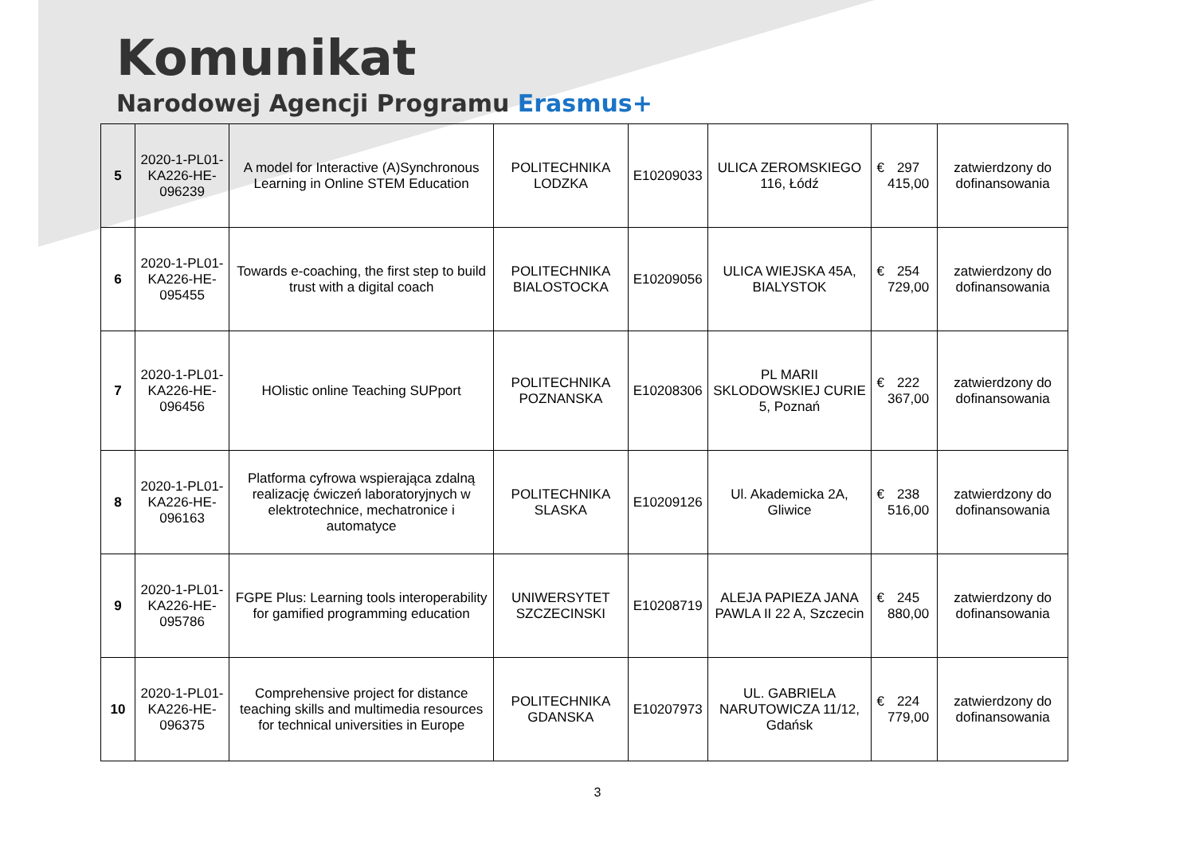Komunikat
Narodowej Agencji Programu Erasmus+
| 5 | 2020-1-PL01-KA226-HE-096239 | A model for Interactive (A)Synchronous Learning in Online STEM Education | POLITECHNIKA LODZKA | E10209033 | ULICA ZEROMSKIEGO 116, Łódź | € 297 415,00 | zatwierdzony do dofinansowania |
| 6 | 2020-1-PL01-KA226-HE-095455 | Towards e-coaching, the first step to build trust with a digital coach | POLITECHNIKA BIALOSTOCKA | E10209056 | ULICA WIEJSKA 45A, BIALYSTOK | € 254 729,00 | zatwierdzony do dofinansowania |
| 7 | 2020-1-PL01-KA226-HE-096456 | HOlistic online Teaching SUPport | POLITECHNIKA POZNANSKA | E10208306 | PL MARII SKLODOWSKIEJ CURIE 5, Poznań | € 222 367,00 | zatwierdzony do dofinansowania |
| 8 | 2020-1-PL01-KA226-HE-096163 | Platforma cyfrowa wspierająca zdalną realizację ćwiczeń laboratoryjnych w elektrotechnice, mechatronice i automatyce | POLITECHNIKA SLASKA | E10209126 | Ul. Akademicka 2A, Gliwice | € 238 516,00 | zatwierdzony do dofinansowania |
| 9 | 2020-1-PL01-KA226-HE-095786 | FGPE Plus: Learning tools interoperability for gamified programming education | UNIWERSYTET SZCZECINSKI | E10208719 | ALEJA PAPIEZA JANA PAWLA II 22 A, Szczecin | € 245 880,00 | zatwierdzony do dofinansowania |
| 10 | 2020-1-PL01-KA226-HE-096375 | Comprehensive project for distance teaching skills and multimedia resources for technical universities in Europe | POLITECHNIKA GDANSKA | E10207973 | UL. GABRIELA NARUTOWICZA 11/12, Gdańsk | € 224 779,00 | zatwierdzony do dofinansowania |
3